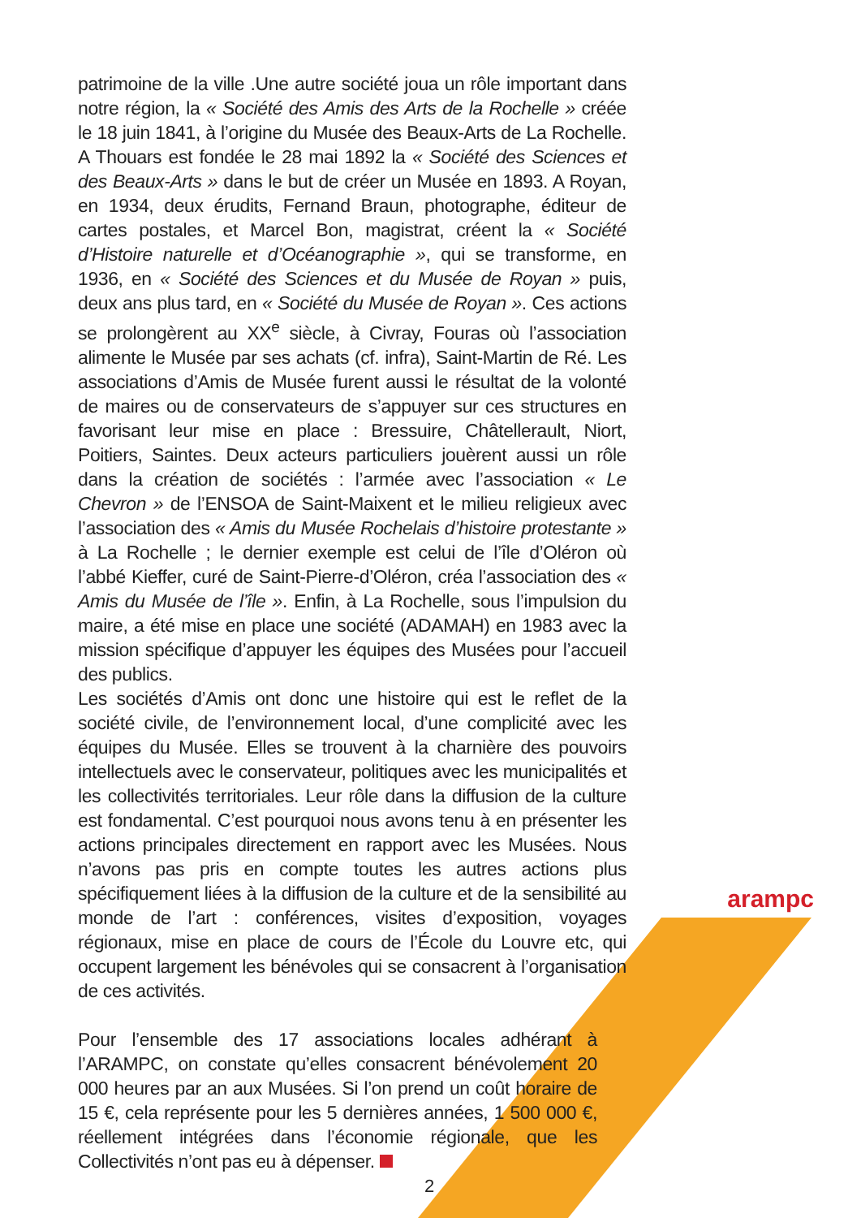patrimoine de la ville .Une autre société joua un rôle important dans notre région, la « Société des Amis des Arts de la Rochelle » créée le 18 juin 1841, à l’origine du Musée des Beaux-Arts de La Rochelle. A Thouars est fondée le 28 mai 1892 la « Société des Sciences et des Beaux-Arts » dans le but de créer un Musée en 1893. A Royan, en 1934, deux érudits, Fernand Braun, photographe, éditeur de cartes postales, et Marcel Bon, magistrat, créent la « Société d’Histoire naturelle et d’Océanographie », qui se transforme, en 1936, en « Société des Sciences et du Musée de Royan » puis, deux ans plus tard, en « Société du Musée de Royan ». Ces actions se prolongèrent au XX<sup>e</sup> siècle, à Civray, Fouras où l’association alimente le Musée par ses achats (cf. infra), Saint-Martin de Ré. Les associations d’Amis de Musée furent aussi le résultat de la volonté de maires ou de conservateurs de s’appuyer sur ces structures en favorisant leur mise en place : Bressuire, Châtellerault, Niort, Poitiers, Saintes. Deux acteurs particuliers jouèrent aussi un rôle dans la création de sociétés : l’armée avec l’association « Le Chevron » de l’ENSOA de Saint-Maixent et le milieu religieux avec l’association des « Amis du Musée Rochelais d’histoire protestante » à La Rochelle ; le dernier exemple est celui de l’île d’Oléron où l’abbé Kieffer, curé de Saint-Pierre-d’Oléron, créa l’association des « Amis du Musée de l’île ». Enfin, à La Rochelle, sous l’impulsion du maire, a été mise en place une société (ADAMAH) en 1983 avec la mission spécifique d’appuyer les équipes des Musées pour l’accueil des publics.
Les sociétés d’Amis ont donc une histoire qui est le reflet de la société civile, de l’environnement local, d’une complicité avec les équipes du Musée. Elles se trouvent à la charnière des pouvoirs intellectuels avec le conservateur, politiques avec les municipalités et les collectivités territoriales. Leur rôle dans la diffusion de la culture est fondamental. C’est pourquoi nous avons tenu à en présenter les actions principales directement en rapport avec les Musées. Nous n’avons pas pris en compte toutes les autres actions plus spécifiquement liées à la diffusion de la culture et de la sensibilité au monde de l’art : conférences, visites d’exposition, voyages régionaux, mise en place de cours de l’École du Louvre etc, qui occupent largement les bénévoles qui se consacrent à l’organisation de ces activités.
Pour l’ensemble des 17 associations locales adhérant à l’ARAMPC, on constate qu’elles consacrent bénévolement 20 000 heures par an aux Musées. Si l’on prend un coût horaire de 15 €, cela représente pour les 5 dernières années, 1 500 000 €, réellement intégrées dans l’économie régionale, que les Collectivités n’ont pas eu à dépenser.
arampc
2